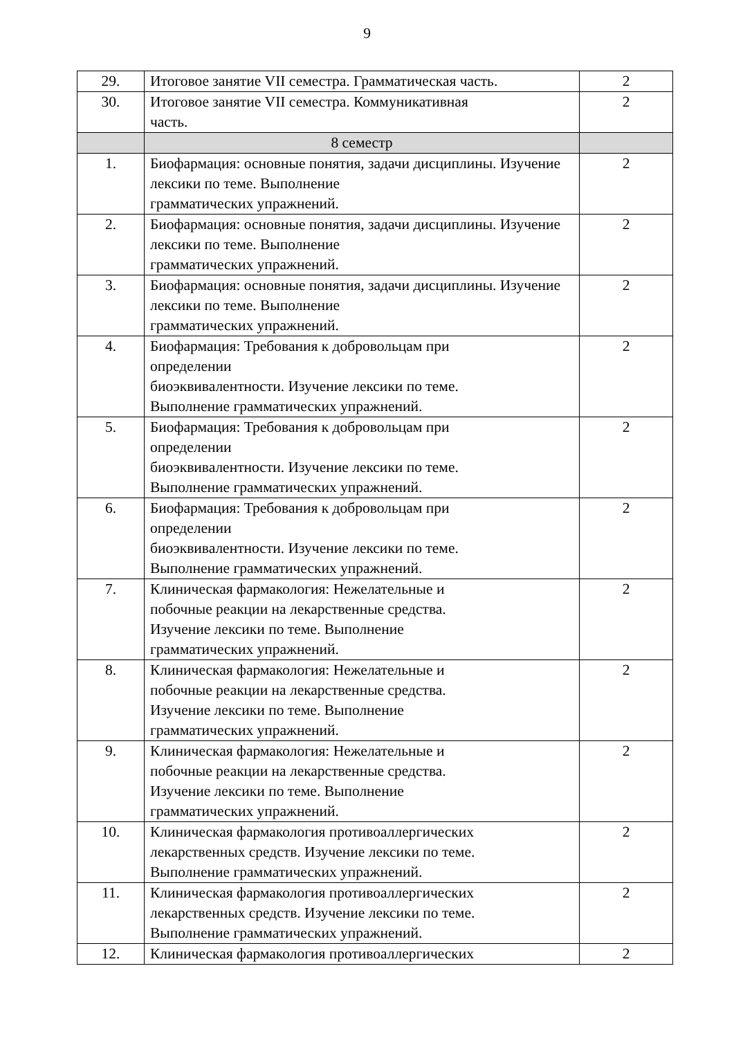9
| 29. | Итоговое занятие VII семестра. Грамматическая часть. | 2 |
| 30. | Итоговое занятие VII семестра. Коммуникативная часть. | 2 |
| | 8 семестр | |
| 1. | Биофармация: основные понятия, задачи дисциплины. Изучение лексики по теме. Выполнение грамматических упражнений. | 2 |
| 2. | Биофармация: основные понятия, задачи дисциплины. Изучение лексики по теме. Выполнение грамматических упражнений. | 2 |
| 3. | Биофармация: основные понятия, задачи дисциплины. Изучение лексики по теме. Выполнение грамматических упражнений. | 2 |
| 4. | Биофармация: Требования к добровольцам при определении биоэквивалентности. Изучение лексики по теме. Выполнение грамматических упражнений. | 2 |
| 5. | Биофармация: Требования к добровольцам при определении биоэквивалентности. Изучение лексики по теме. Выполнение грамматических упражнений. | 2 |
| 6. | Биофармация: Требования к добровольцам при определении биоэквивалентности. Изучение лексики по теме. Выполнение грамматических упражнений. | 2 |
| 7. | Клиническая фармакология: Нежелательные и побочные реакции на лекарственные средства. Изучение лексики по теме. Выполнение грамматических упражнений. | 2 |
| 8. | Клиническая фармакология: Нежелательные и побочные реакции на лекарственные средства. Изучение лексики по теме. Выполнение грамматических упражнений. | 2 |
| 9. | Клиническая фармакология: Нежелательные и побочные реакции на лекарственные средства. Изучение лексики по теме. Выполнение грамматических упражнений. | 2 |
| 10. | Клиническая фармакология противоаллергических лекарственных средств. Изучение лексики по теме. Выполнение грамматических упражнений. | 2 |
| 11. | Клиническая фармакология противоаллергических лекарственных средств. Изучение лексики по теме. Выполнение грамматических упражнений. | 2 |
| 12. | Клиническая фармакология противоаллергических | 2 |